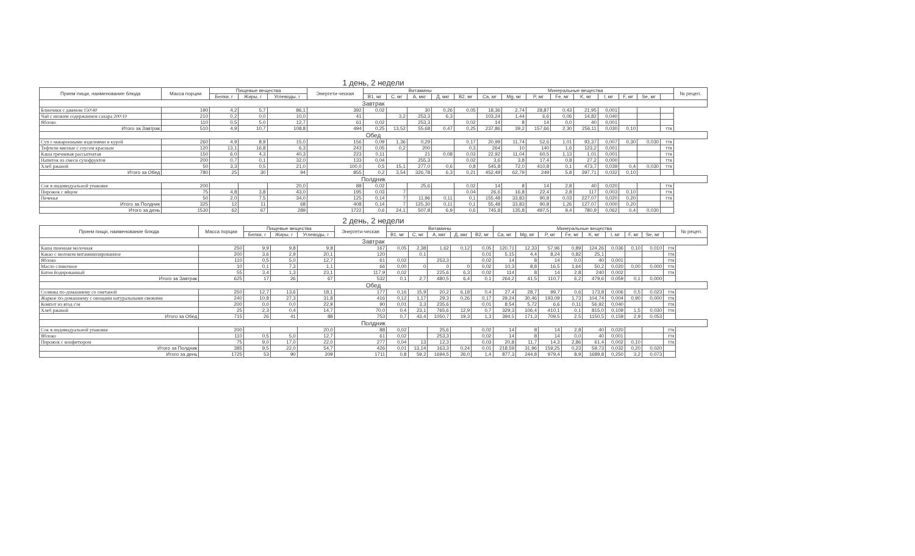1 день, 2 недели
| Прием пищи, наименование блюда | Масса порции | Пищевые вещества | | | Энергети-ческая | Витамины | | | | | Минеральные вещества | | | | | | | | | № рецеп. |
| --- | --- | --- | --- | --- | --- | --- | --- | --- | --- | --- | --- | --- | --- | --- | --- | --- | --- | --- | --- | --- |
| | | Белки, г | Жиры, г | Углеводы, г | | B1, мг | C, мг | A, мкг | Д, мкг | B2, мг | Ca, мг | Mg, мг | P, мг | Fe, мг | K, мг | I, мг | F, мг | Se, мг | | |
| Завтрак | | | | | | | | | | | | | | | | | | | | |
| Блинчики с джемом 150\40 | 190 | 4,2 | 5,7 | 86,1 | 392 | 0,02 | | 30 | 0,26 | 0,05 | 18,36 | 2,74 | 28,87 | 0,43 | 21,95 | 0,001 | | | | |
| Чай с низким содержанием сахара 200\10 | 210 | 0,2 | 0,0 | 10,0 | 41 | | 3,2 | 253,3 | 6,3 | | 103,24 | 1,44 | 6,6 | 0,06 | 14,82 | 0,040 | | | | |
| Яблоко | 110 | 0,5 | 5,0 | 12,7 | 61 | 0,02 | | 253,3 | | 0,02 | 14 | 8 | 14 | 0,0 | 40 | 0,001 | | | | |
| Итого за Завтрак | 510 | 4,9 | 10,7 | 108,8 | 494 | 0,25 | 13,52 | 55,68 | 0,47 | 0,25 | 237,86 | 39,2 | 157,66 | 2,30 | 256,11 | 0,030 | 0,10 | | ттк | |
| Обед | | | | | | | | | | | | | | | | | | | | |
| Суп с макаронными изделиями и курой | 260 | 4,9 | 8,9 | 15,0 | 156 | 0,09 | 1,36 | 0,29 | | 0,17 | 20,99 | 11,74 | 52,6 | 1,01 | 93,37 | 0,007 | 0,30 | 0,030 | ттк | |
| Тефтели мясные с соусом красным | 120 | 13,1 | 16,8 | 6,3 | 243 | 0,05 | 0,2 | 200 | | 0,3 | 264 | 10 | 140 | 1,6 | 123,2 | 0,001 | | | ттк | |
| Каша гречневая рассыпчатая | 150 | 6,0 | 4,3 | 40,3 | 223 | 0,11 | | 21 | 0,08 | 0,03 | 22,92 | 11,04 | 60,5 | 1,13 | 1,01 | 0,001 | | | ттк | |
| Напиток из смеси сухофруктов | 200 | 0,7 | 0,1 | 32,0 | 133 | 0,04 | | 255,3 | | 0,02 | 3,6 | 3,8 | 17,4 | 0,8 | 27,2 | 0,000 | | | ттк | |
| Хлеб ржаной | 50 | 3,3 | 0,5 | 21,0 | 100,0 | 0,5 | 15,1 | 277,0 | 0,6 | 0,8 | 545,8 | 72,0 | 410,8 | 0,1 | 473,7 | 0,039 | 0,4 | 0,030 | ттк | |
| Итого за Обед | 780 | 25 | 30 | 94 | 855 | 0,2 | 3,54 | 326,78 | 6,3 | 0,21 | 452,49 | 62,79 | 249 | 5,8 | 397,71 | 0,032 | 0,10 | | | |
| Полдник | | | | | | | | | | | | | | | | | | | | |
| Сок в индивидуальной упаковке | 200 | | | 20,0 | 88 | 0,02 | | 25,6 | | 0,02 | 14 | 8 | 14 | 2,8 | 40 | 0,020 | | | ттк | |
| Пирожок с яйцом | 75 | 4,8 | 3,8 | 43,0 | 195 | 0,03 | 7 | | | 0,04 | 26,6 | 16,8 | 22,4 | 2,8 | 117 | 0,003 | 0,10 | | ттк | |
| Печенье | 50 | 2,0 | 7,5 | 34,0 | 125 | 0,14 | 7 | 11,96 | 0,11 | 0,1 | 155,48 | 33,83 | 90,8 | 0,03 | 227,07 | 0,020 | 0,20 | | ттк | |
| Итого за Полдник | 325 | 12 | 11 | 68 | 408 | 0,14 | 7 | 125,30 | 0,11 | 0,1 | 55,48 | 33,83 | 90,8 | 1,26 | 127,07 | 0,000 | 0,20 | | | |
| Итого за день | 1530 | 62 | 67 | 289 | 1722 | 0,6 | 24,1 | 507,8 | 6,9 | 0,6 | 745,8 | 135,8 | 497,5 | 9,4 | 780,9 | 0,062 | 0,4 | 0,030 | | |
2 день, 2 недели
| Прием пищи, наименование блюда | Масса порции | Пищевые вещества | | | Энергети-ческая | Витамины | | | | | Минеральные вещества | | | | | | | | | № рецеп. |
| --- | --- | --- | --- | --- | --- | --- | --- | --- | --- | --- | --- | --- | --- | --- | --- | --- | --- | --- | --- | --- |
| | | Белки, г | Жиры, г | Углеводы, г | | B1, мг | C, мг | A, мкг | Д, мкг | B2, мг | Ca, мг | Mg, мг | P, мг | Fe, мг | K, мг | I, мг | F, мг | Se, мг | | |
| Завтрак | | | | | | | | | | | | | | | | | | | | |
| Каша пшенная молочная | 250 | 9,9 | 9,8 | 9,8 | 167 | 0,05 | 2,38 | 1,62 | 0,12 | 0,05 | 120,71 | 12,33 | 57,96 | 0,89 | 124,26 | 0,036 | 0,10 | 0,010 | ттк | |
| Какао с молоком витаминизированное | 200 | 3,6 | 2,9 | 20,1 | 120 | | 0,1 | | | 0,01 | 5,15 | 4,4 | 8,24 | 0,82 | 25,1 | | | | ттк | |
| Яблоко | 110 | 0,5 | 5,0 | 12,7 | 61 | 0,02 | | 253,3 | | 0,02 | 14 | 8 | 14 | 0,0 | 40 | 0,001 | | | ттк | |
| Масло сливочное | 10 | 0,1 | 7,3 | 1,1 | 66 | 0,00 | 0 | 0 | 0 | 0,02 | 10,3 | 8,8 | 16,5 | 1,64 | 50,2 | 0,020 | 0,00 | 0,000 | ттк | |
| Батон йодированный | 55 | 3,4 | 1,3 | 23,1 | 117,9 | 0,02 | | 225,6 | 6,3 | 0,02 | 114 | 8 | 14 | 2,8 | 240 | 0,002 | | | ттк | |
| Итого за Завтрак | 625 | 17 | 26 | 67 | 532 | 0,1 | 2,7 | 480,5 | 6,4 | 0,1 | 264,2 | 41,5 | 110,7 | 6,2 | 479,6 | 0,059 | 0,1 | 0,000 | | |
| Обед | | | | | | | | | | | | | | | | | | | | |
| Солянка по-домашнему со сметаной | 250 | 12,7 | 13,6 | 18,1 | 177 | 0,16 | 15,9 | 20,2 | 6,18 | 0,4 | 27,4 | 28,7 | 99,7 | 0,6 | 173,8 | 0,006 | 0,5 | 0,023 | ттк | |
| Жаркое по-домашнему с овощами натуральными свежими | 240 | 10,8 | 27,3 | 31,8 | 416 | 0,12 | 1,17 | 29,3 | 0,26 | 0,17 | 29,24 | 30,46 | 193,09 | 1,73 | 104,74 | 0,004 | 0,90 | 0,000 | ттк | |
| Компот из ягод с\м | 200 | 0,0 | 0,0 | 22,9 | 90 | 0,01 | 3,3 | 235,6 | | 0,01 | 8,54 | 5,72 | 6,6 | 0,11 | 56,92 | 0,040 | | | ттк | |
| Хлеб ржаной | 25 | 2,3 | 0,4 | 14,7 | 70,0 | 0,4 | 23,1 | 765,6 | 12,9 | 0,7 | 329,3 | 106,4 | 410,1 | 0,1 | 815,0 | 0,109 | 1,5 | 0,030 | ттк | |
| Итого за Обед | 715 | 26 | 41 | 88 | 753 | 0,7 | 43,4 | 1050,7 | 19,3 | 1,3 | 394,5 | 171,3 | 709,5 | 2,5 | 1150,5 | 0,159 | 2,9 | 0,053 | | |
| Полдник | | | | | | | | | | | | | | | | | | | | |
| Сок в индивидуальной упаковке | 200 | | | 20,0 | 88 | 0,02 | | 25,6 | | 0,02 | 14 | 8 | 14 | 2,8 | 40 | 0,020 | | | ттк | |
| Яблоко | 110 | 0,5 | 5,0 | 12,7 | 61 | 0,02 | | 253,3 | | 0,02 | 14 | 8 | 14 | 0,0 | 40 | 0,001 | | | ттк | |
| Пирожок с конфитюром | 75 | 9,0 | 17,0 | 22,0 | 277 | 0,04 | 13 | 12,3 | | 0,03 | 20,8 | 11,7 | 14,3 | 2,86 | 61,4 | 0,002 | 0,10 | | ттк | |
| Итого за Полдник | 385 | 9,5 | 22,0 | 54,7 | 426 | 0,01 | 13,14 | 163,3 | 0,24 | 0,01 | 218,59 | 31,96 | 159,25 | 0,23 | 59,73 | 0,032 | 0,20 | 0,020 | | |
| Итого за день | 1725 | 53 | 90 | 209 | 1711 | 0,8 | 59,2 | 1694,5 | 26,0 | 1,4 | 877,3 | 244,8 | 979,4 | 8,9 | 1689,8 | 0,250 | 3,2 | 0,073 | | |